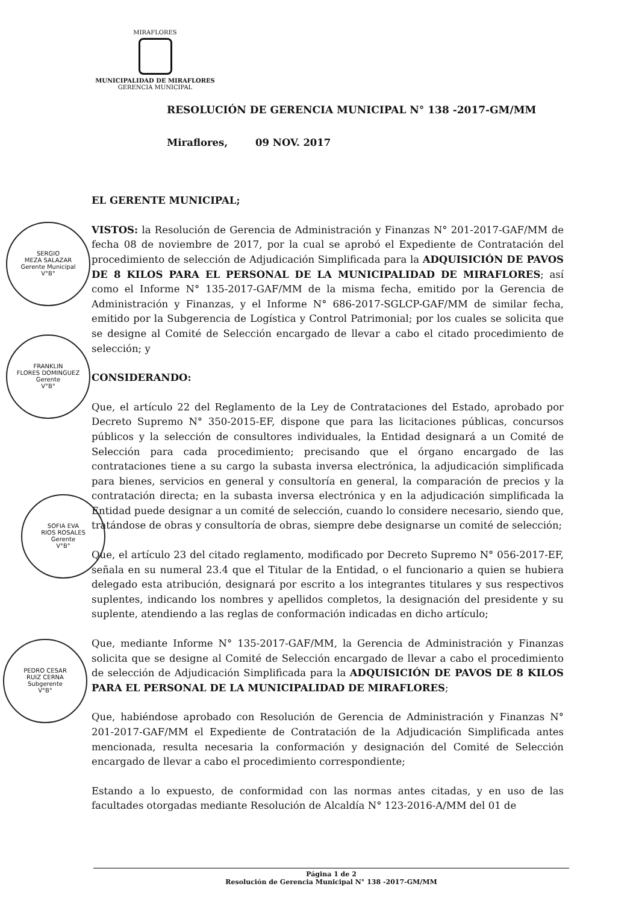MIRAFLORES
MUNICIPALIDAD DE MIRAFLORES
GERENCIA MUNICIPAL
RESOLUCIÓN DE GERENCIA MUNICIPAL N° 138 -2017-GM/MM
Miraflores, 09 NOV. 2017
EL GERENTE MUNICIPAL;
VISTOS: la Resolución de Gerencia de Administración y Finanzas N° 201-2017-GAF/MM de fecha 08 de noviembre de 2017, por la cual se aprobó el Expediente de Contratación del procedimiento de selección de Adjudicación Simplificada para la ADQUISICIÓN DE PAVOS DE 8 KILOS PARA EL PERSONAL DE LA MUNICIPALIDAD DE MIRAFLORES; así como el Informe N° 135-2017-GAF/MM de la misma fecha, emitido por la Gerencia de Administración y Finanzas, y el Informe N° 686-2017-SGLCP-GAF/MM de similar fecha, emitido por la Subgerencia de Logística y Control Patrimonial; por los cuales se solicita que se designe al Comité de Selección encargado de llevar a cabo el citado procedimiento de selección; y
CONSIDERANDO:
Que, el artículo 22 del Reglamento de la Ley de Contrataciones del Estado, aprobado por Decreto Supremo N° 350-2015-EF, dispone que para las licitaciones públicas, concursos públicos y la selección de consultores individuales, la Entidad designará a un Comité de Selección para cada procedimiento; precisando que el órgano encargado de las contrataciones tiene a su cargo la subasta inversa electrónica, la adjudicación simplificada para bienes, servicios en general y consultoría en general, la comparación de precios y la contratación directa; en la subasta inversa electrónica y en la adjudicación simplificada la Entidad puede designar a un comité de selección, cuando lo considere necesario, siendo que, tratándose de obras y consultoría de obras, siempre debe designarse un comité de selección;
Que, el artículo 23 del citado reglamento, modificado por Decreto Supremo N° 056-2017-EF, señala en su numeral 23.4 que el Titular de la Entidad, o el funcionario a quien se hubiera delegado esta atribución, designará por escrito a los integrantes titulares y sus respectivos suplentes, indicando los nombres y apellidos completos, la designación del presidente y su suplente, atendiendo a las reglas de conformación indicadas en dicho artículo;
Que, mediante Informe N° 135-2017-GAF/MM, la Gerencia de Administración y Finanzas solicita que se designe al Comité de Selección encargado de llevar a cabo el procedimiento de selección de Adjudicación Simplificada para la ADQUISICIÓN DE PAVOS DE 8 KILOS PARA EL PERSONAL DE LA MUNICIPALIDAD DE MIRAFLORES;
Que, habiéndose aprobado con Resolución de Gerencia de Administración y Finanzas N° 201-2017-GAF/MM el Expediente de Contratación de la Adjudicación Simplificada antes mencionada, resulta necesaria la conformación y designación del Comité de Selección encargado de llevar a cabo el procedimiento correspondiente;
Estando a lo expuesto, de conformidad con las normas antes citadas, y en uso de las facultades otorgadas mediante Resolución de Alcaldía N° 123-2016-A/MM del 01 de
SERGIO
MEZA SALAZAR
Gerente Municipal
V°B°
FRANKLIN
FLORES DOMINGUEZ
Gerente
V°B°
SOFIA EVA
RIOS ROSALES
Gerente
V°B°
PEDRO CESAR
RUIZ CERNA
Subgerente
V°B°
Página 1 de 2
Resolución de Gerencia Municipal N° 138 -2017-GM/MM